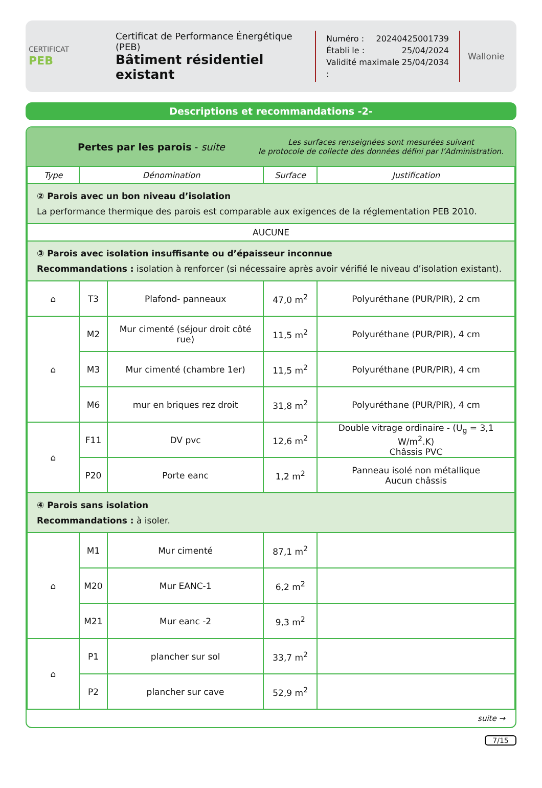CERTIFICAT
PEB
Certificat de Performance Énergétique (PEB)
Bâtiment résidentiel existant
Numéro : 20240425001739
Établi le : 25/04/2024
Validité maximale : 25/04/2034
Wallonie
Descriptions et recommandations -2-
Pertes par les parois - suite
Les surfaces renseignées sont mesurées suivant
le protocole de collecte des données défini par l’Administration.
| Type | Dénomination | | Surface | Justification |
| --- | --- | --- | --- | --- |
| ② Parois avec un bon niveau d’isolation La performance thermique des parois est comparable aux exigences de la réglementation PEB 2010. | | | | |
| AUCUNE | | | | |
| ③ Parois avec isolation insuffisante ou d’épaisseur inconnue Recommandations : isolation à renforcer (si nécessaire après avoir vérifié le niveau d’isolation existant). | | | | |
| ⌂ | T3 | Plafond- panneaux | 47,0 m<sup>2</sup> | Polyuréthane (PUR/PIR), 2 cm |
| ⌂ | M2 | Mur cimenté (séjour droit côté rue) | 11,5 m<sup>2</sup> | Polyuréthane (PUR/PIR), 4 cm |
| | M3 | Mur cimenté (chambre 1er) | 11,5 m<sup>2</sup> | Polyuréthane (PUR/PIR), 4 cm |
| | M6 | mur en briques rez droit | 31,8 m<sup>2</sup> | Polyuréthane (PUR/PIR), 4 cm |
| ⌂ | F11 | DV pvc | 12,6 m<sup>2</sup> | Double vitrage ordinaire - (U<sub>g</sub> = 3,1 W/m<sup>2</sup>.K) Châssis PVC |
| | P20 | Porte eanc | 1,2 m<sup>2</sup> | Panneau isolé non métallique Aucun châssis |
| ④ Parois sans isolation Recommandations : à isoler. | | | | |
| ⌂ | M1 | Mur cimenté | 87,1 m<sup>2</sup> | |
| | M20 | Mur EANC-1 | 6,2 m<sup>2</sup> | |
| | M21 | Mur eanc -2 | 9,3 m<sup>2</sup> | |
| ⌂ | P1 | plancher sur sol | 33,7 m<sup>2</sup> | |
| | P2 | plancher sur cave | 52,9 m<sup>2</sup> | |
suite →
7/15